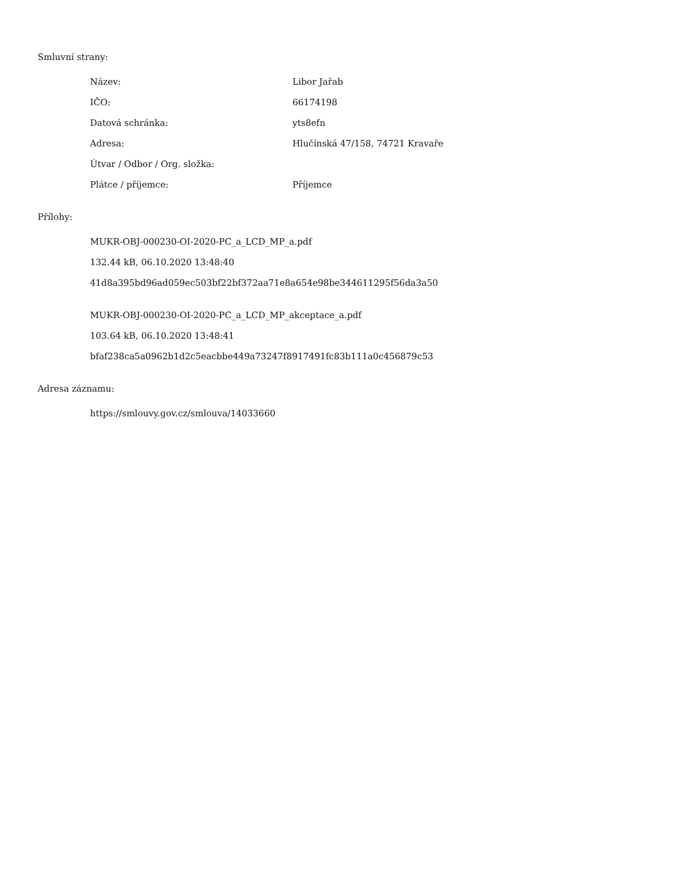Smluvní strany:
| Název: | Libor Jařab |
| IČO: | 66174198 |
| Datová schránka: | yts8efn |
| Adresa: | Hlučínská 47/158, 74721 Kravaře |
| Útvar / Odbor / Org. složka: | |
| Plátce / příjemce: | Příjemce |
Přílohy:
MUKR-OBJ-000230-OI-2020-PC_a_LCD_MP_a.pdf
132.44 kB, 06.10.2020 13:48:40
41d8a395bd96ad059ec503bf22bf372aa71e8a654e98be344611295f56da3a50
MUKR-OBJ-000230-OI-2020-PC_a_LCD_MP_akceptace_a.pdf
103.64 kB, 06.10.2020 13:48:41
bfaf238ca5a0962b1d2c5eacbbe449a73247f8917491fc83b111a0c456879c53
Adresa záznamu:
https://smlouvy.gov.cz/smlouva/14033660